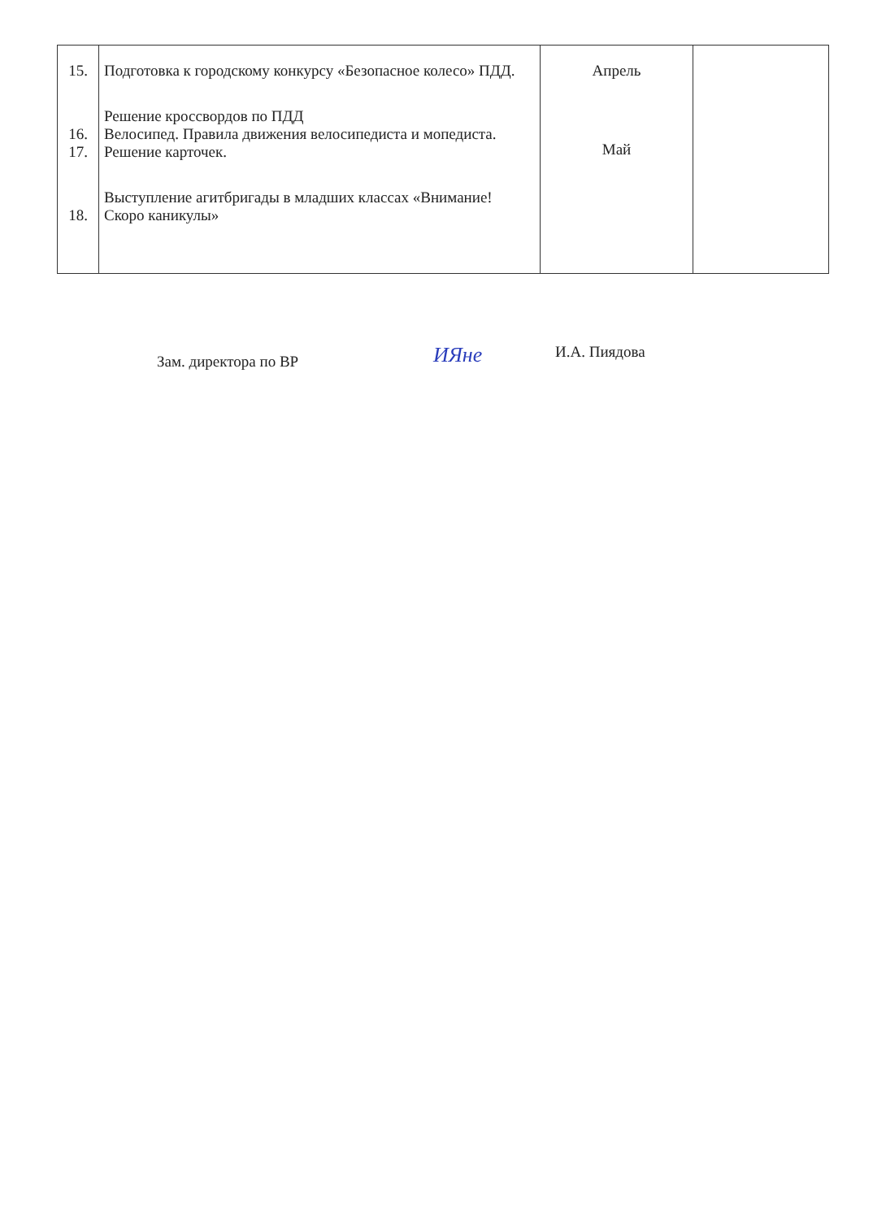| 15. 16. 17. 18. | Подготовка к городскому конкурсу «Безопасное колесо» ПДД. Решение кроссвордов по ПДД Велосипед. Правила движения велосипедиста и мопедиста. Решение карточек. Выступление агитбригады в младших классах «Внимание! Скоро каникулы» | Апрель Май | |
Зам. директора по ВР
ИЯне
И.А. Пиядова